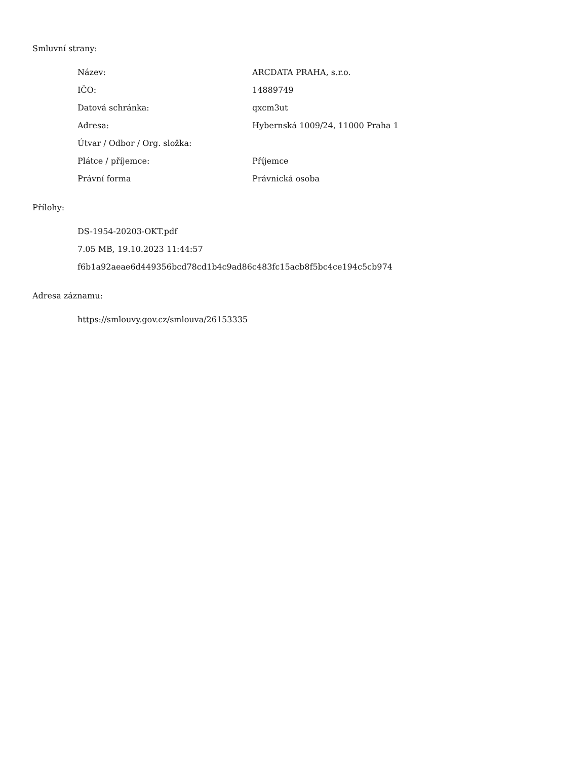Smluvní strany:
| Název: | ARCDATA PRAHA, s.r.o. |
| IČO: | 14889749 |
| Datová schránka: | qxcm3ut |
| Adresa: | Hybernská 1009/24, 11000 Praha 1 |
| Útvar / Odbor / Org. složka: | |
| Plátce / příjemce: | Příjemce |
| Právní forma | Právnická osoba |
Přílohy:
DS-1954-20203-OKT.pdf
7.05 MB, 19.10.2023 11:44:57
f6b1a92aeae6d449356bcd78cd1b4c9ad86c483fc15acb8f5bc4ce194c5cb974
Adresa záznamu:
https://smlouvy.gov.cz/smlouva/26153335